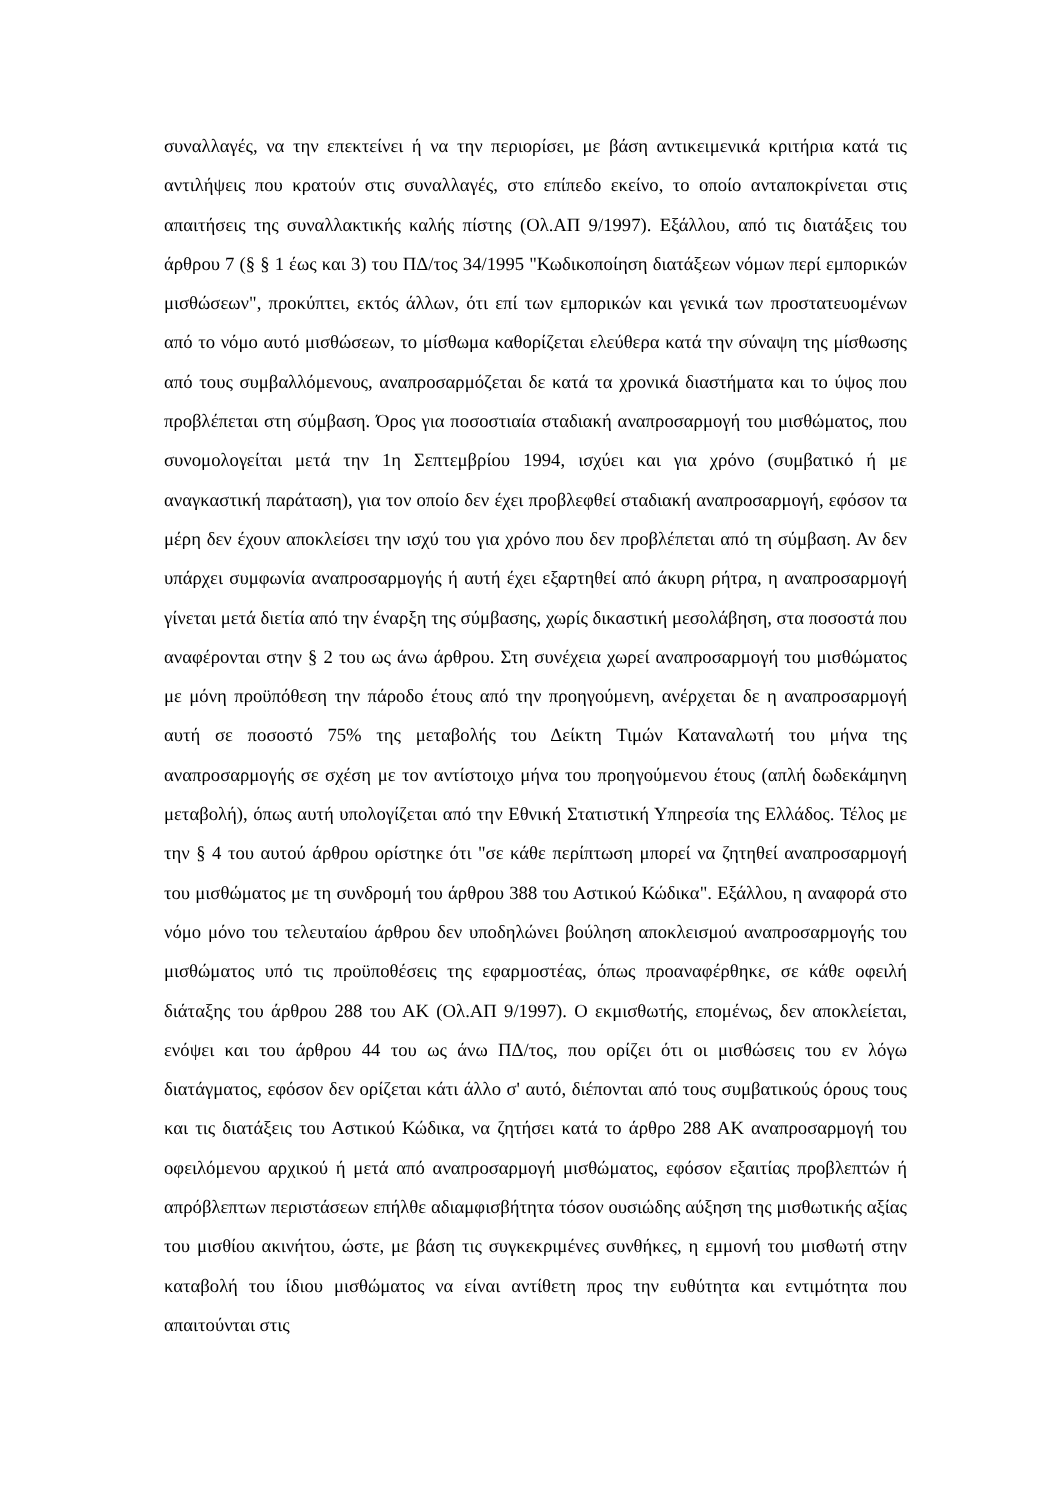συναλλαγές, να την επεκτείνει ή να την περιορίσει, με βάση αντικειμενικά κριτήρια κατά τις αντιλήψεις που κρατούν στις συναλλαγές, στο επίπεδο εκείνο, το οποίο ανταποκρίνεται στις απαιτήσεις της συναλλακτικής καλής πίστης (Ολ.ΑΠ 9/1997). Εξάλλου, από τις διατάξεις του άρθρου 7 (§ § 1 έως και 3) του ΠΔ/τος 34/1995 "Κωδικοποίηση διατάξεων νόμων περί εμπορικών μισθώσεων", προκύπτει, εκτός άλλων, ότι επί των εμπορικών και γενικά των προστατευομένων από το νόμο αυτό μισθώσεων, το μίσθωμα καθορίζεται ελεύθερα κατά την σύναψη της μίσθωσης από τους συμβαλλόμενους, αναπροσαρμόζεται δε κατά τα χρονικά διαστήματα και το ύψος που προβλέπεται στη σύμβαση. Όρος για ποσοστιαία σταδιακή αναπροσαρμογή του μισθώματος, που συνομολογείται μετά την 1η Σεπτεμβρίου 1994, ισχύει και για χρόνο (συμβατικό ή με αναγκαστική παράταση), για τον οποίο δεν έχει προβλεφθεί σταδιακή αναπροσαρμογή, εφόσον τα μέρη δεν έχουν αποκλείσει την ισχύ του για χρόνο που δεν προβλέπεται από τη σύμβαση. Αν δεν υπάρχει συμφωνία αναπροσαρμογής ή αυτή έχει εξαρτηθεί από άκυρη ρήτρα, η αναπροσαρμογή γίνεται μετά διετία από την έναρξη της σύμβασης, χωρίς δικαστική μεσολάβηση, στα ποσοστά που αναφέρονται στην § 2 του ως άνω άρθρου. Στη συνέχεια χωρεί αναπροσαρμογή του μισθώματος με μόνη προϋπόθεση την πάροδο έτους από την προηγούμενη, ανέρχεται δε η αναπροσαρμογή αυτή σε ποσοστό 75% της μεταβολής του Δείκτη Τιμών Καταναλωτή του μήνα της αναπροσαρμογής σε σχέση με τον αντίστοιχο μήνα του προηγούμενου έτους (απλή δωδεκάμηνη μεταβολή), όπως αυτή υπολογίζεται από την Εθνική Στατιστική Υπηρεσία της Ελλάδος. Τέλος με την § 4 του αυτού άρθρου ορίστηκε ότι "σε κάθε περίπτωση μπορεί να ζητηθεί αναπροσαρμογή του μισθώματος με τη συνδρομή του άρθρου 388 του Αστικού Κώδικα". Εξάλλου, η αναφορά στο νόμο μόνο του τελευταίου άρθρου δεν υποδηλώνει βούληση αποκλεισμού αναπροσαρμογής του μισθώματος υπό τις προϋποθέσεις της εφαρμοστέας, όπως προαναφέρθηκε, σε κάθε οφειλή διάταξης του άρθρου 288 του ΑΚ (Ολ.ΑΠ 9/1997). Ο εκμισθωτής, επομένως, δεν αποκλείεται, ενόψει και του άρθρου 44 του ως άνω ΠΔ/τος, που ορίζει ότι οι μισθώσεις του εν λόγω διατάγματος, εφόσον δεν ορίζεται κάτι άλλο σ' αυτό, διέπονται από τους συμβατικούς όρους τους και τις διατάξεις του Αστικού Κώδικα, να ζητήσει κατά το άρθρο 288 ΑΚ αναπροσαρμογή του οφειλόμενου αρχικού ή μετά από αναπροσαρμογή μισθώματος, εφόσον εξαιτίας προβλεπτών ή απρόβλεπτων περιστάσεων επήλθε αδιαμφισβήτητα τόσον ουσιώδης αύξηση της μισθωτικής αξίας του μισθίου ακινήτου, ώστε, με βάση τις συγκεκριμένες συνθήκες, η εμμονή του μισθωτή στην καταβολή του ίδιου μισθώματος να είναι αντίθετη προς την ευθύτητα και εντιμότητα που απαιτούνται στις